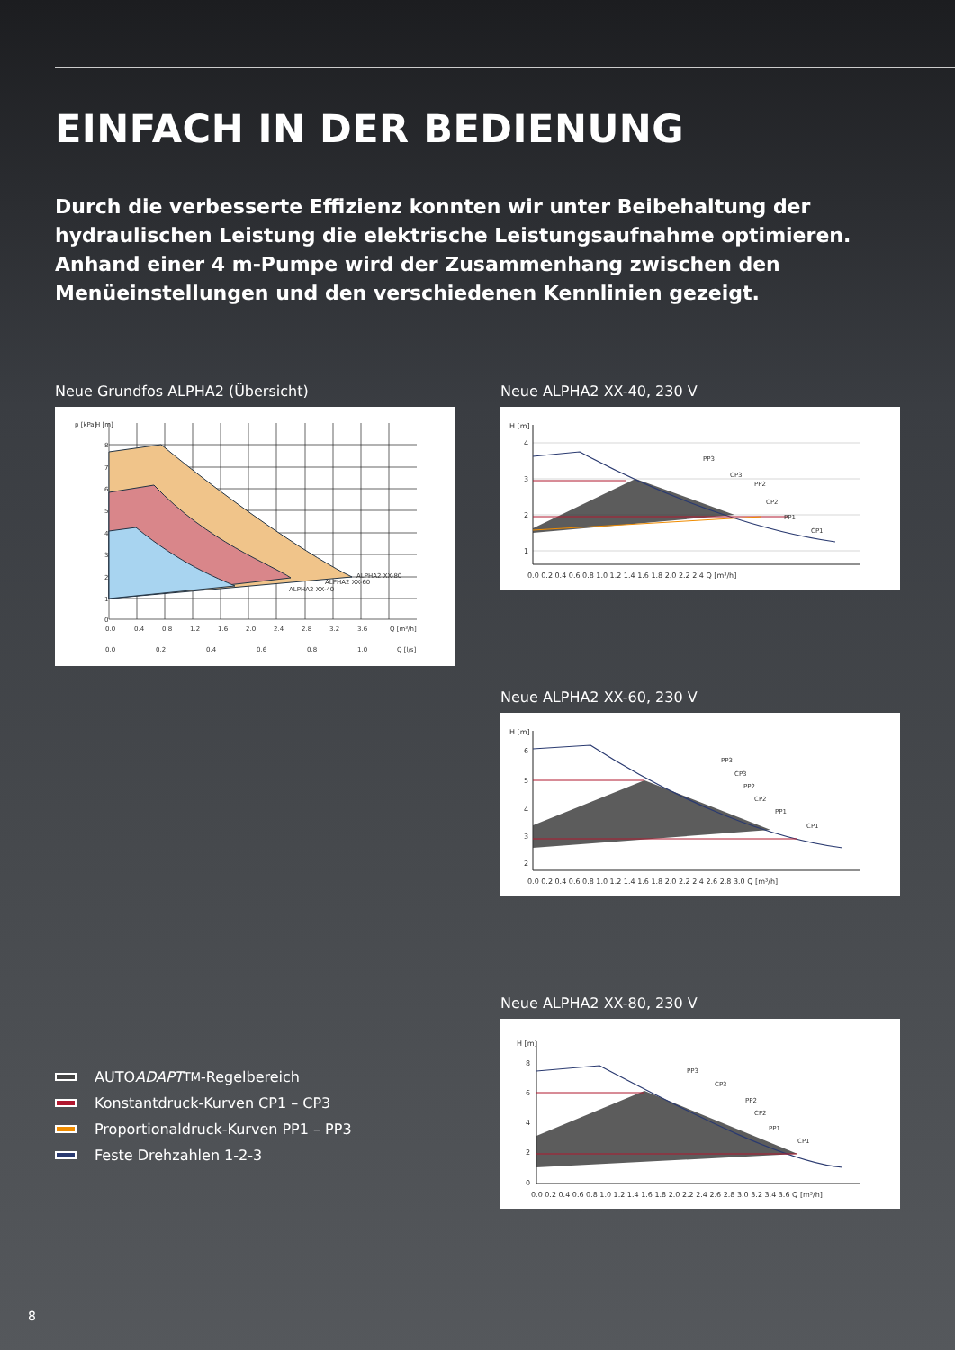EINFACH IN DER BEDIENUNG
Durch die verbesserte Effizienz konnten wir unter Beibehaltung der hydraulischen Leistung die elektrische Leistungsaufnahme optimieren. Anhand einer 4 m-Pumpe wird der Zusammenhang zwischen den Menüeinstellungen und den verschiedenen Kennlinien gezeigt.
Neue Grundfos ALPHA2 (Übersicht)
ALPHA2 XX-40
ALPHA2 XX-60
ALPHA2 XX-80
p [kPa]
H [m]
8
7
6
5
4
3
2
1
0
0.0
0.4
0.8
1.2
1.6
2.0
2.4
2.8
3.2
3.6
Q [m³/h]
0.0
0.2
0.4
0.6
0.8
1.0
Q [l/s]
Neue ALPHA2 XX-40, 230 V
H [m]
4
3
2
1
0.0 0.2 0.4 0.6 0.8 1.0 1.2 1.4 1.6 1.8 2.0 2.2 2.4 Q [m³/h]
PP3
CP3
PP2
CP2
PP1
CP1
Neue ALPHA2 XX-60, 230 V
H [m]
6
5
4
3
2
0.0 0.2 0.4 0.6 0.8 1.0 1.2 1.4 1.6 1.8 2.0 2.2 2.4 2.6 2.8 3.0 Q [m³/h]
PP3
CP3
PP2
CP2
PP1
CP1
Neue ALPHA2 XX-80, 230 V
H [m]
8
6
4
2
0
0.0 0.2 0.4 0.6 0.8 1.0 1.2 1.4 1.6 1.8 2.0 2.2 2.4 2.6 2.8 3.0 3.2 3.4 3.6 Q [m³/h]
PP3
CP3
PP2
CP2
PP1
CP1
AUTO ADAPT<sup>TM</sup>-Regelbereich
Konstantdruck-Kurven CP1 – CP3
Proportionaldruck-Kurven PP1 – PP3
Feste Drehzahlen 1-2-3
8